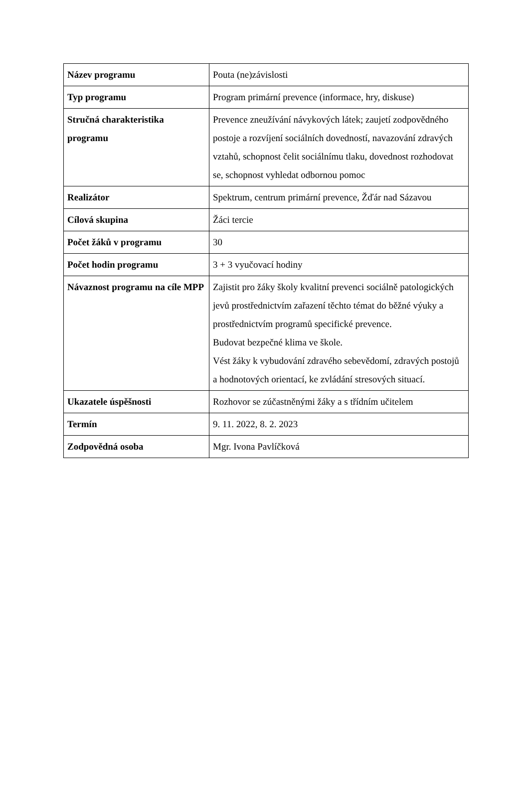| Název programu | Pouta (ne)závislosti |
| Typ programu | Program primární prevence (informace, hry, diskuse) |
| Stručná charakteristika programu | Prevence zneužívání návykových látek; zaujetí zodpovědného postoje a rozvíjení sociálních dovedností, navazování zdravých vztahů, schopnost čelit sociálnímu tlaku, dovednost rozhodovat se, schopnost vyhledat odbornou pomoc |
| Realizátor | Spektrum, centrum primární prevence, Žďár nad Sázavou |
| Cílová skupina | Žáci tercie |
| Počet žáků v programu | 30 |
| Počet hodin programu | 3 + 3 vyučovací hodiny |
| Návaznost programu na cíle MPP | Zajistit pro žáky školy kvalitní prevenci sociálně patologických jevů prostřednictvím zařazení těchto témat do běžné výuky a prostřednictvím programů specifické prevence. Budovat bezpečné klima ve škole. Vést žáky k vybudování zdravého sebevědomí, zdravých postojů a hodnotových orientací, ke zvládání stresových situací. |
| Ukazatele úspěšnosti | Rozhovor se zúčastněnými žáky a s třídním učitelem |
| Termín | 9. 11. 2022, 8. 2. 2023 |
| Zodpovědná osoba | Mgr. Ivona Pavlíčková |